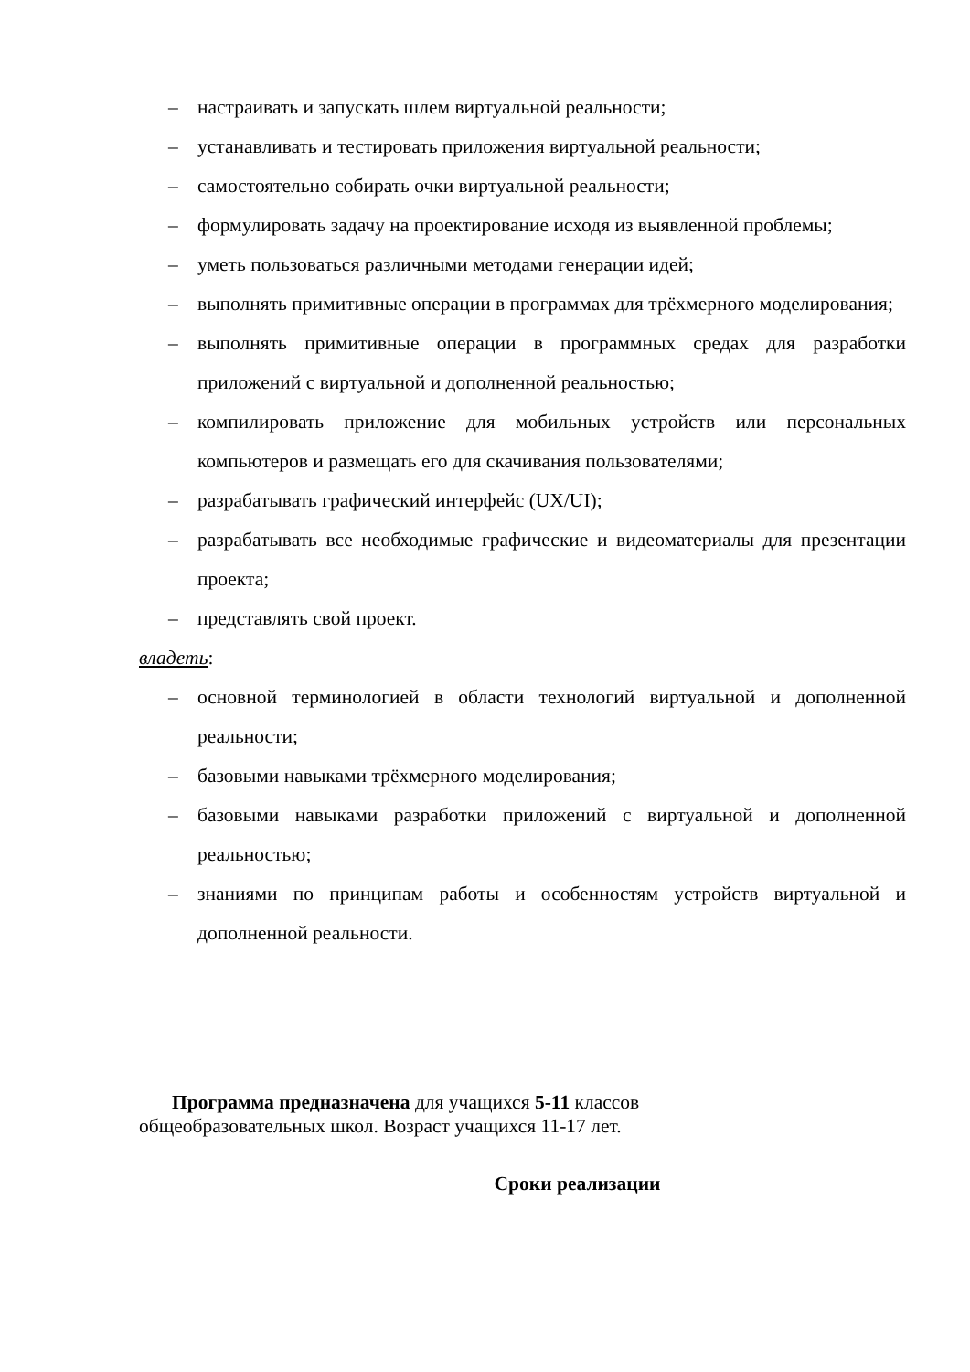– настраивать и запускать шлем виртуальной реальности;
– устанавливать и тестировать приложения виртуальной реальности;
– самостоятельно собирать очки виртуальной реальности;
– формулировать задачу на проектирование исходя из выявленной проблемы;
– уметь пользоваться различными методами генерации идей;
– выполнять примитивные операции в программах для трёхмерного моделирования;
– выполнять примитивные операции в программных средах для разработки приложений с виртуальной и дополненной реальностью;
– компилировать приложение для мобильных устройств или персональных компьютеров и размещать его для скачивания пользователями;
– разрабатывать графический интерфейс (UX/UI);
– разрабатывать все необходимые графические и видеоматериалы для презентации проекта;
– представлять свой проект.
владеть:
– основной терминологией в области технологий виртуальной и дополненной реальности;
– базовыми навыками трёхмерного моделирования;
– базовыми навыками разработки приложений с виртуальной и дополненной реальностью;
– знаниями по принципам работы и особенностям устройств виртуальной и дополненной реальности.
Программа предназначена для учащихся 5-11 классов
общеобразовательных школ. Возраст учащихся 11-17 лет.
Сроки реализации